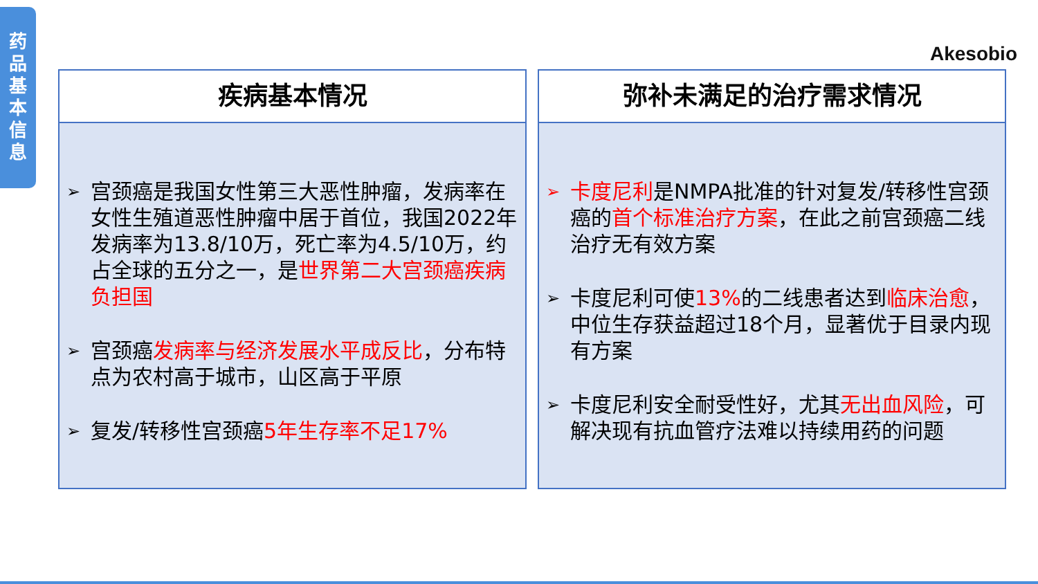药
品
基
本
信
息
Akesobio
疾病基本情况
➢ 宫颈癌是我国女性第三大恶性肿瘤，发病率在女性生殖道恶性肿瘤中居于首位，我国2022年发病率为13.8/10万，死亡率为4.5/10万，约占全球的五分之一，是世界第二大宫颈癌疾病负担国
➢ 宫颈癌发病率与经济发展水平成反比，分布特点为农村高于城市，山区高于平原
➢ 复发/转移性宫颈癌5年生存率不足17%
弥补未满足的治疗需求情况
➢ 卡度尼利是NMPA批准的针对复发/转移性宫颈癌的首个标准治疗方案，在此之前宫颈癌二线治疗无有效方案
➢ 卡度尼利可使13% 的二线患者达到临床治愈，中位生存获益超过18个月，显著优于目录内现有方案
➢ 卡度尼利安全耐受性好，尤其无出血风险，可解决现有抗血管疗法难以持续用药的问题